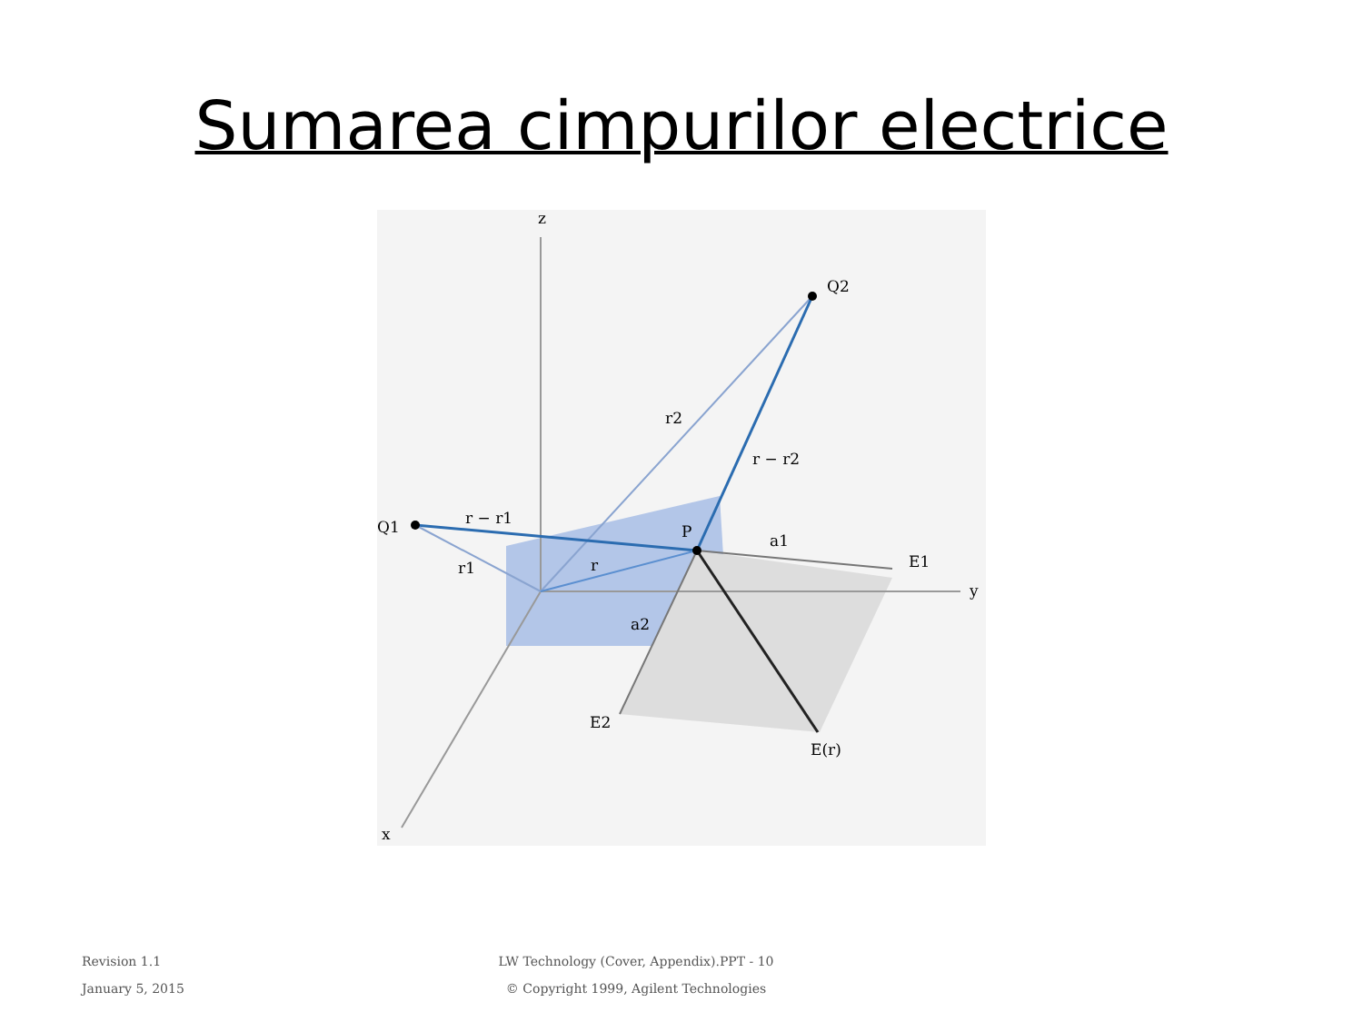Sumarea cimpurilor electrice
z
y
x
Q2
Q1
P
r2
r − r2
r − r1
r1
r
a1
E1
a2
E2
E(r)
Revision 1.1
January 5, 2015
LW Technology (Cover, Appendix).PPT - 10
© Copyright 1999, Agilent Technologies